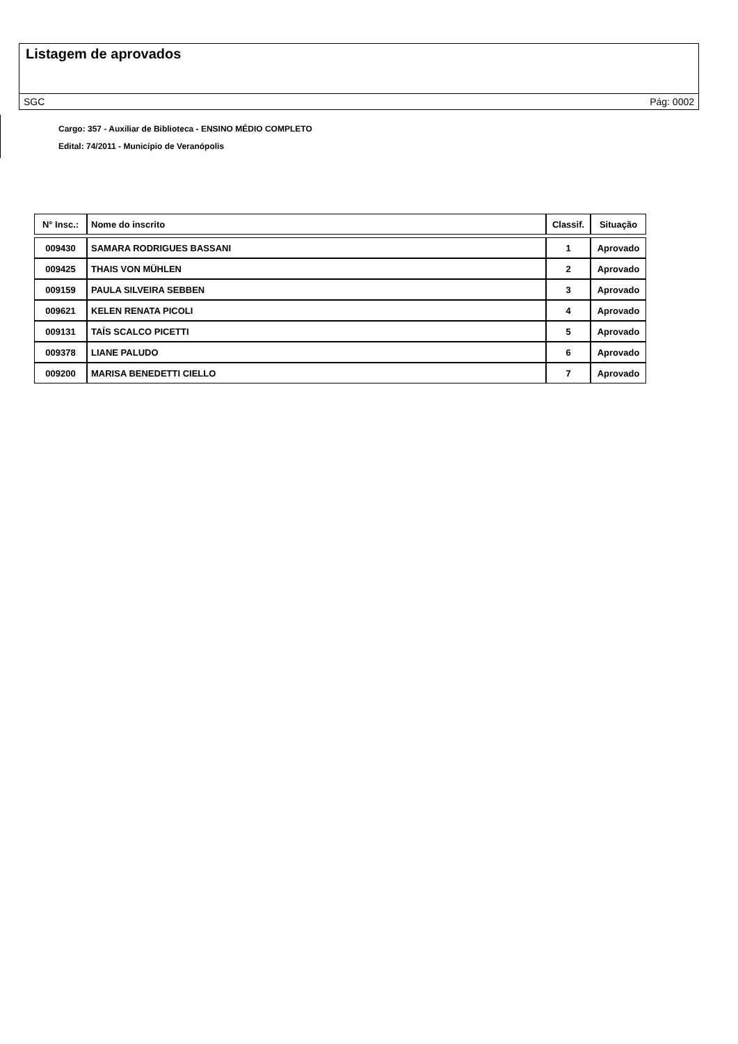Listagem de aprovados
SGC Pág: 0002
Cargo: 357 - Auxiliar de Biblioteca - ENSINO MÉDIO COMPLETO
Edital: 74/2011 - Município de Veranópolis
| N° Insc.: | Nome do inscrito | Classif. | Situação |
| --- | --- | --- | --- |
| 009430 | SAMARA RODRIGUES BASSANI | 1 | Aprovado |
| 009425 | THAIS VON MÜHLEN | 2 | Aprovado |
| 009159 | PAULA SILVEIRA SEBBEN | 3 | Aprovado |
| 009621 | KELEN RENATA PICOLI | 4 | Aprovado |
| 009131 | TAÍS SCALCO PICETTI | 5 | Aprovado |
| 009378 | LIANE PALUDO | 6 | Aprovado |
| 009200 | MARISA BENEDETTI CIELLO | 7 | Aprovado |